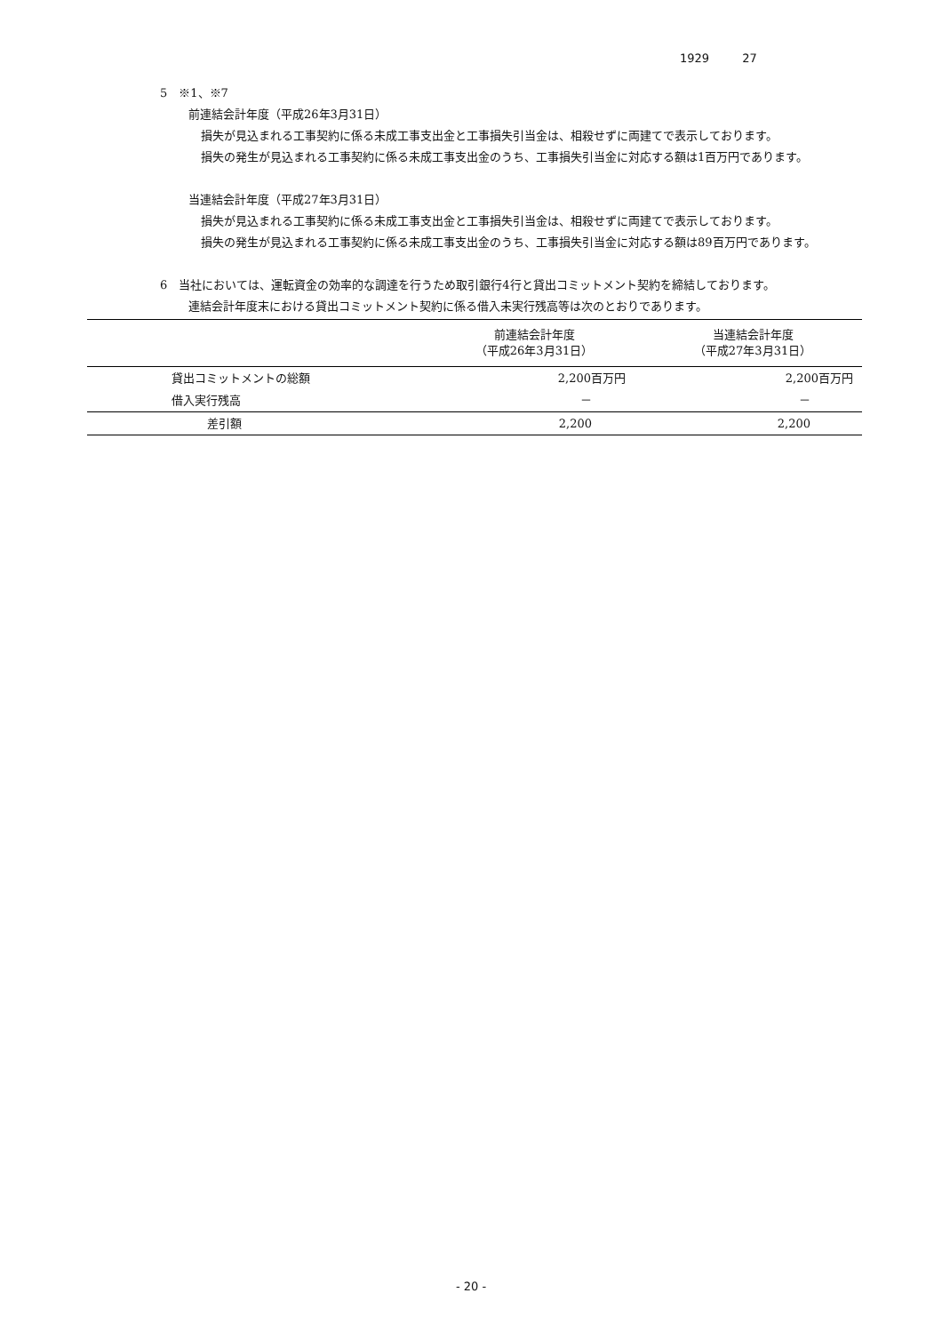1929 27
5　※1、※7
前連結会計年度（平成26年3月31日）
損失が見込まれる工事契約に係る未成工事支出金と工事損失引当金は、相殺せずに両建てで表示しております。
損失の発生が見込まれる工事契約に係る未成工事支出金のうち、工事損失引当金に対応する額は1百万円であります。
当連結会計年度（平成27年3月31日）
損失が見込まれる工事契約に係る未成工事支出金と工事損失引当金は、相殺せずに両建てで表示しております。
損失の発生が見込まれる工事契約に係る未成工事支出金のうち、工事損失引当金に対応する額は89百万円であります。
6　当社においては、運転資金の効率的な調達を行うため取引銀行4行と貸出コミットメント契約を締結しております。
連結会計年度末における貸出コミットメント契約に係る借入未実行残高等は次のとおりであります。
| | 前連結会計年度 （平成26年3月31日） | 当連結会計年度 （平成27年3月31日） |
| --- | --- | --- |
| 貸出コミットメントの総額 | 2,200百万円 | 2,200百万円 |
| 借入実行残高 | － | － |
| 差引額 | 2,200 | 2,200 |
- 20 -